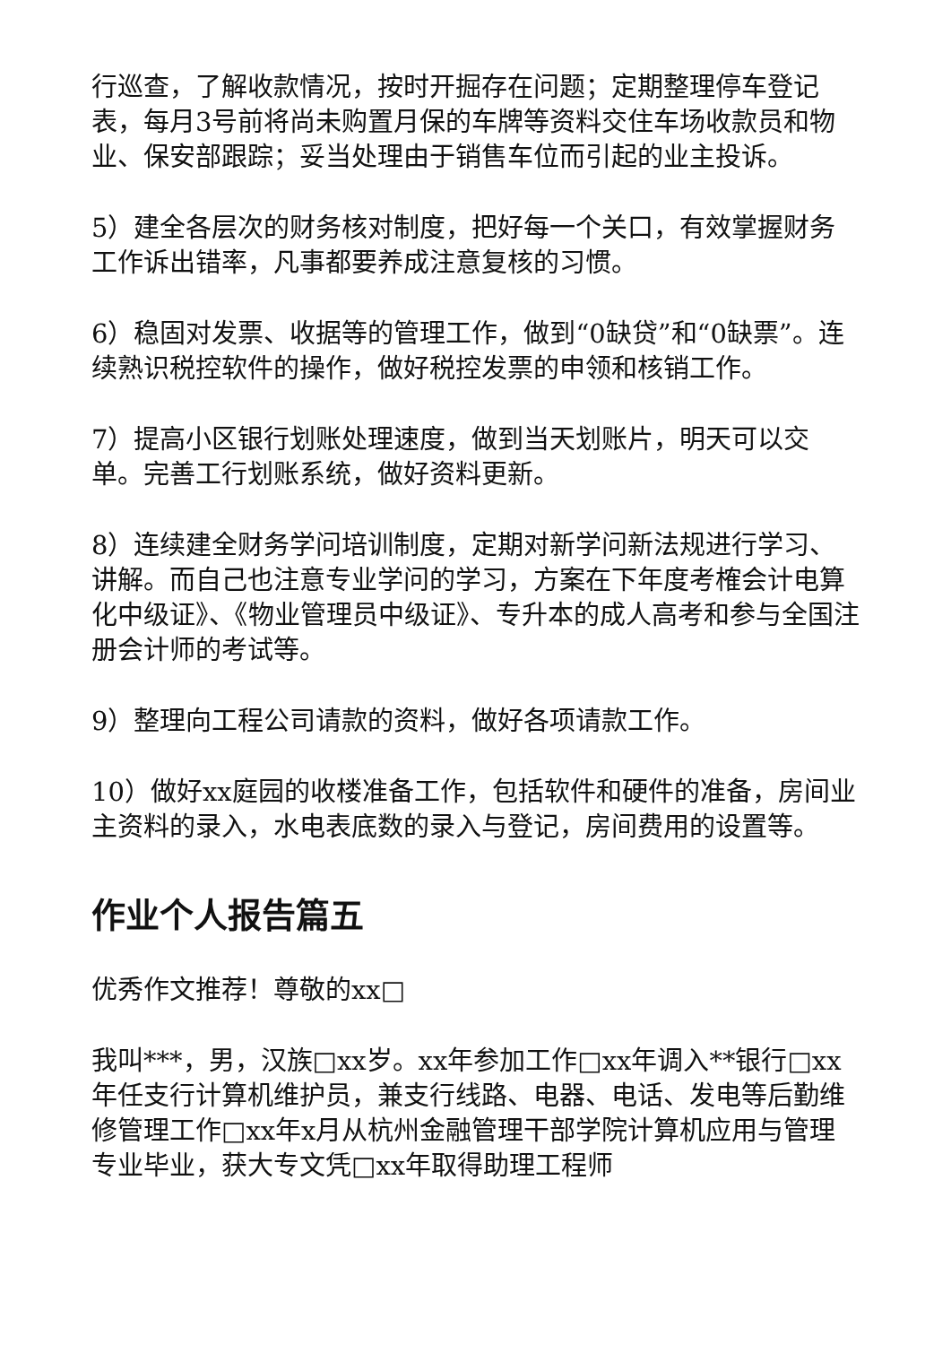行巡查，了解收款情况，按时开掘存在问题；定期整理停车登记表，每月3号前将尚未购置月保的车牌等资料交住车场收款员和物业、保安部跟踪；妥当处理由于销售车位而引起的业主投诉。
5）建全各层次的财务核对制度，把好每一个关口，有效掌握财务工作诉出错率，凡事都要养成注意复核的习惯。
6）稳固对发票、收据等的管理工作，做到“0缺贷”和“0缺票”。连续熟识税控软件的操作，做好税控发票的申领和核销工作。
7）提高小区银行划账处理速度，做到当天划账片，明天可以交单。完善工行划账系统，做好资料更新。
8）连续建全财务学问培训制度，定期对新学问新法规进行学习、讲解。而自己也注意专业学问的学习，方案在下年度考榷会计电算化中级证》、《物业管理员中级证》、专升本的成人高考和参与全国注册会计师的考试等。
9）整理向工程公司请款的资料，做好各项请款工作。
10）做好xx庭园的收楼准备工作，包括软件和硬件的准备，房间业主资料的录入，水电表底数的录入与登记，房间费用的设置等。
作业个人报告篇五
优秀作文推荐！尊敬的xx□
我叫***，男，汉族□xx岁。xx年参加工作□xx年调入**银行□xx年任支行计算机维护员，兼支行线路、电器、电话、发电等后勤维修管理工作□xx年x月从杭州金融管理干部学院计算机应用与管理专业毕业，获大专文凭□xx年取得助理工程师